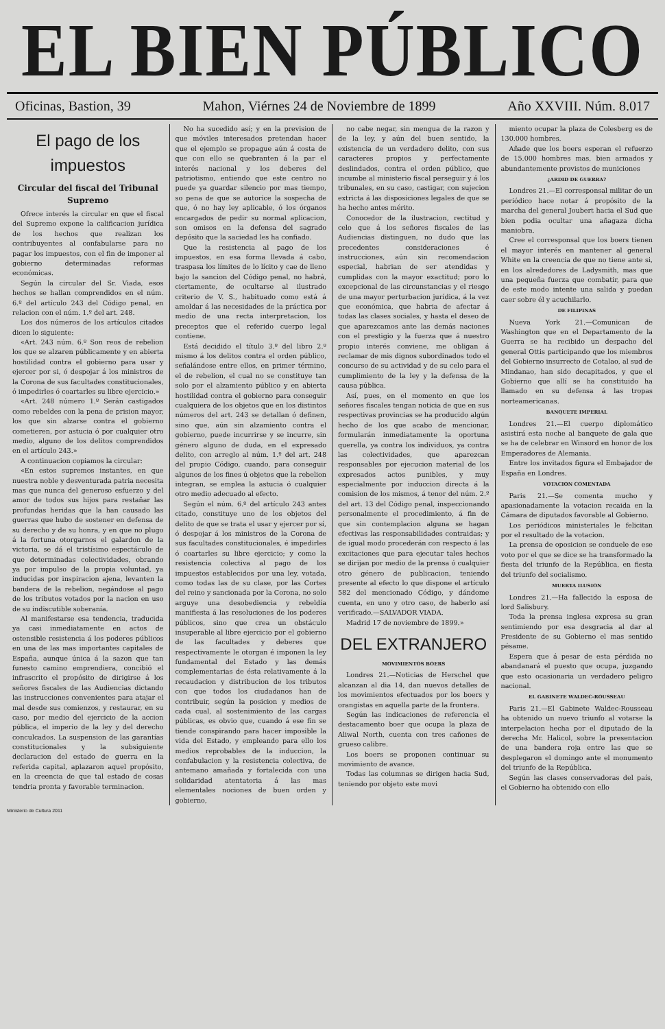EL BIEN PÚBLICO
Oficinas, Bastion, 39 Mahon, Viérnes 24 de Noviembre de 1899 Año XXVIII. Núm. 8.017
El pago de los impuestos
Circular del fiscal del Tribunal Supremo
Ofrece interés la circular en que el fiscal del Supremo expone la calificacion jurídica de los hechos que realizan los contribuyentes al confabularse para no pagar los impuestos, con el fin de imponer al gobierno determinadas reformas económicas.
Según la circular del Sr. Viada, esos hechos se hallan comprendidos en el núm. 6.º del artículo 243 del Código penal, en relacion con el núm. 1.º del art. 248.
Los dos números de los artículos citados dicen lo siguiente:
«Art. 243 núm. 6.º Son reos de rebelion los que se alzaren públicamente y en abierta hostilidad contra el gobierno para usar y ejercer por si, ó despojar á los ministros de la Corona de sus facultades constitucionales, ó impedirles ó coartarles su libre ejercicio.»
«Art. 248 número 1.º Serán castigados como rebeldes con la pena de prision mayor, los que sin alzarse contra el gobierno cometieren, por astucia ó por cualquier otro medio, alguno de los delitos comprendidos en el artículo 243.»
A continuacion copiamos la circular:
«En estos supremos instantes, en que nuestra noble y desventurada patria necesita mas que nunca del generoso esfuerzo y del amor de todos sus hijos para restañar las profundas heridas que la han causado las guerras que hubo de sostener en defensa de su derecho y de su honra, y en que no plugo á la fortuna otorgarnos el galardon de la victoria, se dá el tristísimo espectáculo de que determinadas colectividades, obrando ya por impulso de la propia voluntad, ya inducidas por inspiracion ajena, levanten la bandera de la rebelion, negándose al pago de los tributos votados por la nacion en uso de su indiscutible soberanía.
Al manifestarse esa tendencia, traducida ya casi inmediatamente en actos de ostensible resistencia á los poderes públicos en una de las mas importantes capitales de España, aunque única á la sazon que tan funesto camino emprendiera, concibió el infrascrito el propósito de dirigirse á los señores fiscales de las Audiencias dictando las instrucciones convenientes para atajar el mal desde sus comienzos, y restaurar, en su caso, por medio del ejercicio de la accion pública, el imperio de la ley y del derecho conculcados. La suspension de las garantías constitucionales y la subsiguiente declaracion del estado de guerra en la referida capital, aplazaron aquel propósito, en la creencia de que tal estado de cosas tendria pronta y favorable terminacion.
No ha sucedido así; y en la prevision de que móviles interesados pretendan hacer que el ejemplo se propague aún á costa de que con ello se quebranten á la par el interés nacional y los deberes del patriotismo, entiendo que este centro no puede ya guardar silencio por mas tiempo, so pena de que se autorice la sospecha de que, ó no hay ley aplicable, ó los órganos encargados de pedir su normal aplicacion, son omisos en la defensa del sagrado depósito que la saciedad les ha confiado.
Que la resistencia al pago de los impuestos, en esa forma llevada á cabo, traspasa los límites de lo lícito y cae de lleno bajo la sancion del Código penal, no habrá, ciertamente, de ocultarse al ilustrado criterio de V. S., habituado como está á amoldar á las necesidades de la práctica por medio de una recta interpretacion, los preceptos que el referido cuerpo legal contiene.
Está decidido el título 3.º del libro 2.º mismo á los delitos contra el orden público, señalándose entre ellos, en primer término, el de rebelion, el cual no se constituye tan solo por el alzamiento público y en abierta hostilidad contra el gobierno para conseguir cualquiera de los objetos que en los distintos números del art. 243 se detallan ó definen, sino que, aún sin alzamiento contra el gobierno, puede incurrirse y se incurre, sin género alguno de duda, en el expresado delito, con arreglo al núm. 1.º del art. 248 del propio Código, cuando, para conseguir algunos de los fines ú objetos que la rebelion integran, se emplea la astucia ó cualquier otro medio adecuado al efecto.
Según el núm. 6.º del artículo 243 antes citado, constituye uno de los objetos del delito de que se trata el usar y ejercer por sí, ó despojar á los ministros de la Corona de sus facultades constitucionales, é impedirles ó coartarles su libre ejercicio; y como la resistencia colectiva al pago de los impuestos establecidos por una ley, votada, como todas las de su clase, por las Cortes del reino y sancionada por la Corona, no solo arguye una desobediencia y rebeldía manifiesta á las resoluciones de los poderes públicos, sino que crea un obstáculo insuperable al libre ejercicio por el gobierno de las facultades y deberes que respectivamente le otorgan é imponen la ley fundamental del Estado y las demás complementarias de ésta relativamente á la recaudacion y distribucion de los tributos con que todos los ciudadanos han de contribuir, según la posicion y medios de cada cual, al sostenimiento de las cargas públicas, es obvio que, cuando á ese fin se tiende conspirando para hacer imposible la vida del Estado, y empleando para ello los medios reprobables de la induccion, la confabulacion y la resistencia colectiva, de antemano amañada y fortalecida con una solidaridad atentatoria á las mas elementales nociones de buen orden y gobierno,
no cabe negar, sin mengua de la razon y de la ley, y aún del buen sentido, la existencia de un verdadero delito, con sus caracteres propios y perfectamente deslindados, contra el orden público, que incumbe al ministerio fiscal perseguir y á los tribunales, en su caso, castigar, con sujecion extricta á las disposiciones legales de que se ha hecho antes mérito.
Conocedor de la ilustracion, rectitud y celo que á los señores fiscales de las Audiencias distinguen, no dudo que las precedentes consideraciones é instrucciones, aún sin recomendacion especial, habrian de ser atendidas y cumplidas con la mayor exactitud; poro lo excepcional de las circunstancias y el riesgo de una mayor perturbacion jurídica, á la vez que económica, que habria de afectar á todas las clases sociales, y hasta el deseo de que aparezcamos ante las demás naciones con el prestigio y la fuerza que á nuestro propio interés conviene, me obligan á reclamar de mis dignos subordinados todo el concurso de su actividad y de su celo para el cumplimiento de la ley y la defensa de la causa pública.
Así, pues, en el momento en que los señores fiscales tengan noticia de que en sus respectivas provincias se ha producido algún hecho de los que acabo de mencionar, formularán inmediatamente la oportuna querella, ya contra los individuos, ya contra las colectividades, que aparezcan responsables por ejecucion material de los expresados actos punibles, y muy especialmente por induccion directa á la comision de los mismos, á tenor del núm. 2.º del art. 13 del Código penal, inspeccionando personalmente el procedimiento, á fin de que sin contemplacion alguna se hagan efectivas las responsabilidades contraidas; y de igual modo procederán con respecto á las excitaciones que para ejecutar tales hechos se dirijan por medio de la prensa ó cualquier otro género de publicacion, teniendo presente al efecto lo que dispone el artículo 582 del mencionado Código, y dándome cuenta, en uno y otro caso, de haberlo así verificado.—SALVADOR VIADA.
Madrid 17 de noviembre de 1899.»
DEL EXTRANJERO
MOVIMIENTOS BOERS
Londres 21.—Noticias de Herschel que alcanzan al dia 14, dan nuevos detalles de los movimientos efectuados por los boers y orangistas en aquella parte de la frontera.
Según las indicaciones de referencia el destacamento boer que ocupa la plaza de Aliwal North, cuenta con tres cañones de grueso calibre.
Los boers se proponen continuar su movimiento de avance.
Todas las columnas se dirigen hacia Sud, teniendo por objeto este movi
miento ocupar la plaza de Colesberg es de 130.000 hombres.
Añade que los boers esperan el refuerzo de 15.000 hombres mas, bien armados y abundantemente provistos de municiones
¿ARDID DE GUERRA?
Londres 21.—El corresponsal militar de un periódico hace notar á propósito de la marcha del general Joubert hacia el Sud que bien podia ocultar una añagaza dicha maniobra.
Cree el corresponsal que los boers tienen el mayor interés en mantener al general White en la creencia de que no tiene ante si, en los alrededores de Ladysmith, mas que una pequeña fuerza que combatir, para que de este modo intente una salida y puedan caer sobre él y acuchilarlo.
DE FILIPINAS
Nueva York 21.—Comunican de Washington que en el Departamento de la Guerra se ha recibido un despacho del general Ottis participando que los miembros del Gobierno insurrecto de Cotalao, al sud de Mindanao, han sido decapitados, y que el Gobierno que allí se ha constituido ha llamado en su defensa á las tropas norteamericanas.
BANQUETE IMPERIAL
Londres 21.—El cuerpo diplomático asistirá esta noche al banquete de gala que se ha de celebrar en Winsord en honor de los Emperadores de Alemania.
Entre los invitados figura el Embajador de España en Londres.
VOTACION COMENTADA
Paris 21.—Se comenta mucho y apasionadamente la votacion recaida en la Cámara de diputados favorable al Gobierno.
Los periódicos ministeriales le felicitan por el resultado de la votacion.
La prensa de oposicion se conduele de ese voto por el que se dice se ha transformado la fiesta del triunfo de la República, en fiesta del triunfo del socialismo.
MUERTA ILUSION
Londres 21.—Ha fallecido la esposa de lord Salisbury.
Toda la prensa inglesa expresa su gran sentimiendo por esa desgracia al dar al Presidente de su Gobierno el mas sentido pésame.
Espera que á pesar de esta pérdida no abandanará el puesto que ocupa, juzgando que esto ocasionaria un verdadero peligro nacional.
EL GABINETE WALDEC-ROUSSEAU
Paris 21.—El Gabinete Waldec-Rousseau ha obtenido un nuevo triunfo al votarse la interpelacion hecha por el diputado de la derecha Mr. Halicol, sobre la presentacion de una bandera roja entre las que se desplegaron el domingo ante el monumento del triunfo de la República.
Según las clases conservadoras del país, el Gobierno ha obtenido con ello
Ministerio de Cultura 2011